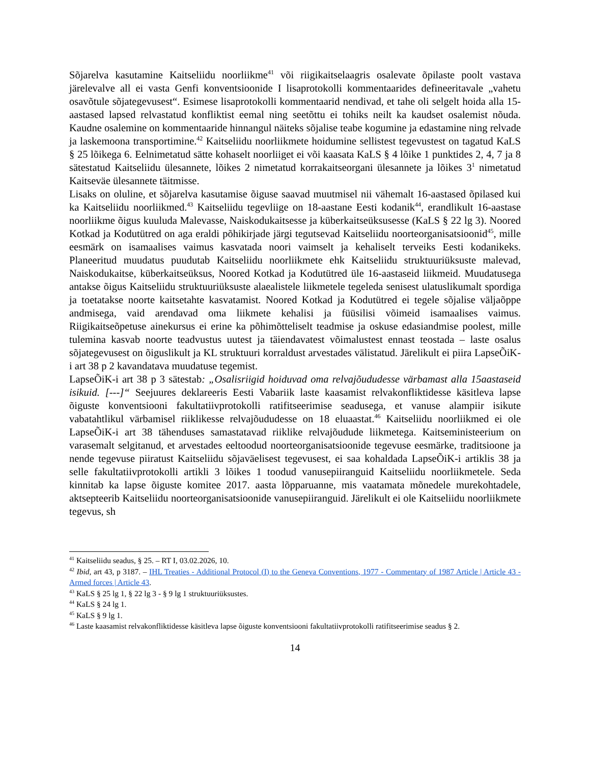Sõjarelva kasutamine Kaitseliidu noorliikme<sup>41</sup> või riigikaitselaagris osalevate õpilaste poolt vastava järelevalve all ei vasta Genfi konventsioonide I lisaprotokolli kommentaarides defineeritavale „vahetu osavõtule sõjategevusest“. Esimese lisaprotokolli kommentaarid nendivad, et tahe oli selgelt hoida alla 15-aastased lapsed relvastatud konfliktist eemal ning seetõttu ei tohiks neilt ka kaudset osalemist nõuda. Kaudne osalemine on kommentaaride hinnangul näiteks sõjalise teabe kogumine ja edastamine ning relvade ja laskemoona transportimine.<sup>42</sup> Kaitseliidu noorliikmete hoidumine sellistest tegevustest on tagatud KaLS § 25 lõikega 6. Eelnimetatud sätte kohaselt noorliiget ei või kaasata KaLS § 4 lõike 1 punktides 2, 4, 7 ja 8 sätestatud Kaitseliidu ülesannete, lõikes 2 nimetatud korrakaitseorgani ülesannete ja lõikes 3<sup>1</sup> nimetatud Kaitseväe ülesannete täitmisse.
Lisaks on oluline, et sõjarelva kasutamise õiguse saavad muutmisel nii vähemalt 16-aastased õpilased kui ka Kaitseliidu noorliikmed.<sup>43</sup> Kaitseliidu tegevliige on 18-aastane Eesti kodanik<sup>44</sup>, erandlikult 16-aastase noorliikme õigus kuuluda Malevasse, Naiskodukaitsesse ja küberkaitseüksusesse (KaLS § 22 lg 3). Noored Kotkad ja Kodutütred on aga eraldi põhikirjade järgi tegutsevad Kaitseliidu noorteorganisatsioonid<sup>45</sup>, mille eesmärk on isamaalises vaimus kasvatada noori vaimselt ja kehaliselt terveiks Eesti kodanikeks. Planeeritud muudatus puudutab Kaitseliidu noorliikmete ehk Kaitseliidu struktuuriüksuste malevad, Naiskodukaitse, küberkaitseüksus, Noored Kotkad ja Kodutütred üle 16-aastaseid liikmeid. Muudatusega antakse õigus Kaitseliidu struktuuriüksuste alaealistele liikmetele tegeleda senisest ulatuslikumalt spordiga ja toetatakse noorte kaitsetahte kasvatamist. Noored Kotkad ja Kodutütred ei tegele sõjalise väljaõppe andmisega, vaid arendavad oma liikmete kehalisi ja füüsilisi võimeid isamaalises vaimus. Riigikaitseõpetuse ainekursus ei erine ka põhimõtteliselt teadmise ja oskuse edasiandmise poolest, mille tulemina kasvab noorte teadvustus uutest ja täiendavatest võimalustest ennast teostada – laste osalus sõjategevusest on õiguslikult ja KL struktuuri korraldust arvestades välistatud. Järelikult ei piira LapseÕiK-i art 38 p 2 kavandatava muudatuse tegemist.
LapseÕiK-i art 38 p 3 sätestab: „Osalisriigid hoiduvad oma relvajõududesse värbamast alla 15aastaseid isikuid. [---]“ Seejuures deklareeris Eesti Vabariik laste kaasamist relvakonfliktidesse käsitleva lapse õiguste konventsiooni fakultatiivprotokolli ratifitseerimise seadusega, et vanuse alampiir isikute vabatahtlikul värbamisel riiklikesse relvajõududesse on 18 eluaastat.<sup>46</sup> Kaitseliidu noorliikmed ei ole LapseÕiK-i art 38 tähenduses samastatavad riiklike relvajõudude liikmetega. Kaitseministeerium on varasemalt selgitanud, et arvestades eeltoodud noorteorganisatsioonide tegevuse eesmärke, traditsioone ja nende tegevuse piiratust Kaitseliidu sõjaväelisest tegevusest, ei saa kohaldada LapseÕiK-i artiklis 38 ja selle fakultatiivprotokolli artikli 3 lõikes 1 toodud vanusepiiranguid Kaitseliidu noorliikmetele. Seda kinnitab ka lapse õiguste komitee 2017. aasta lõpparuanne, mis vaatamata mõnedele murekohtadele, aktsepteerib Kaitseliidu noorteorganisatsioonide vanusepiiranguid. Järelikult ei ole Kaitseliidu noorliikmete tegevus, sh
<sup>41</sup> Kaitseliidu seadus, § 25. – RT I, 03.02.2026, 10.
<sup>42</sup> Ibid, art 43, p 3187. – IHL Treaties - Additional Protocol (I) to the Geneva Conventions, 1977 - Commentary of 1987 Article | Article 43 - Armed forces | Article 43.
<sup>43</sup> KaLS § 25 lg 1, § 22 lg 3 - § 9 lg 1 struktuuriüksustes.
<sup>44</sup> KaLS § 24 lg 1.
<sup>45</sup> KaLS § 9 lg 1.
<sup>46</sup> Laste kaasamist relvakonfliktidesse käsitleva lapse õiguste konventsiooni fakultatiivprotokolli ratifitseerimise seadus § 2.
14